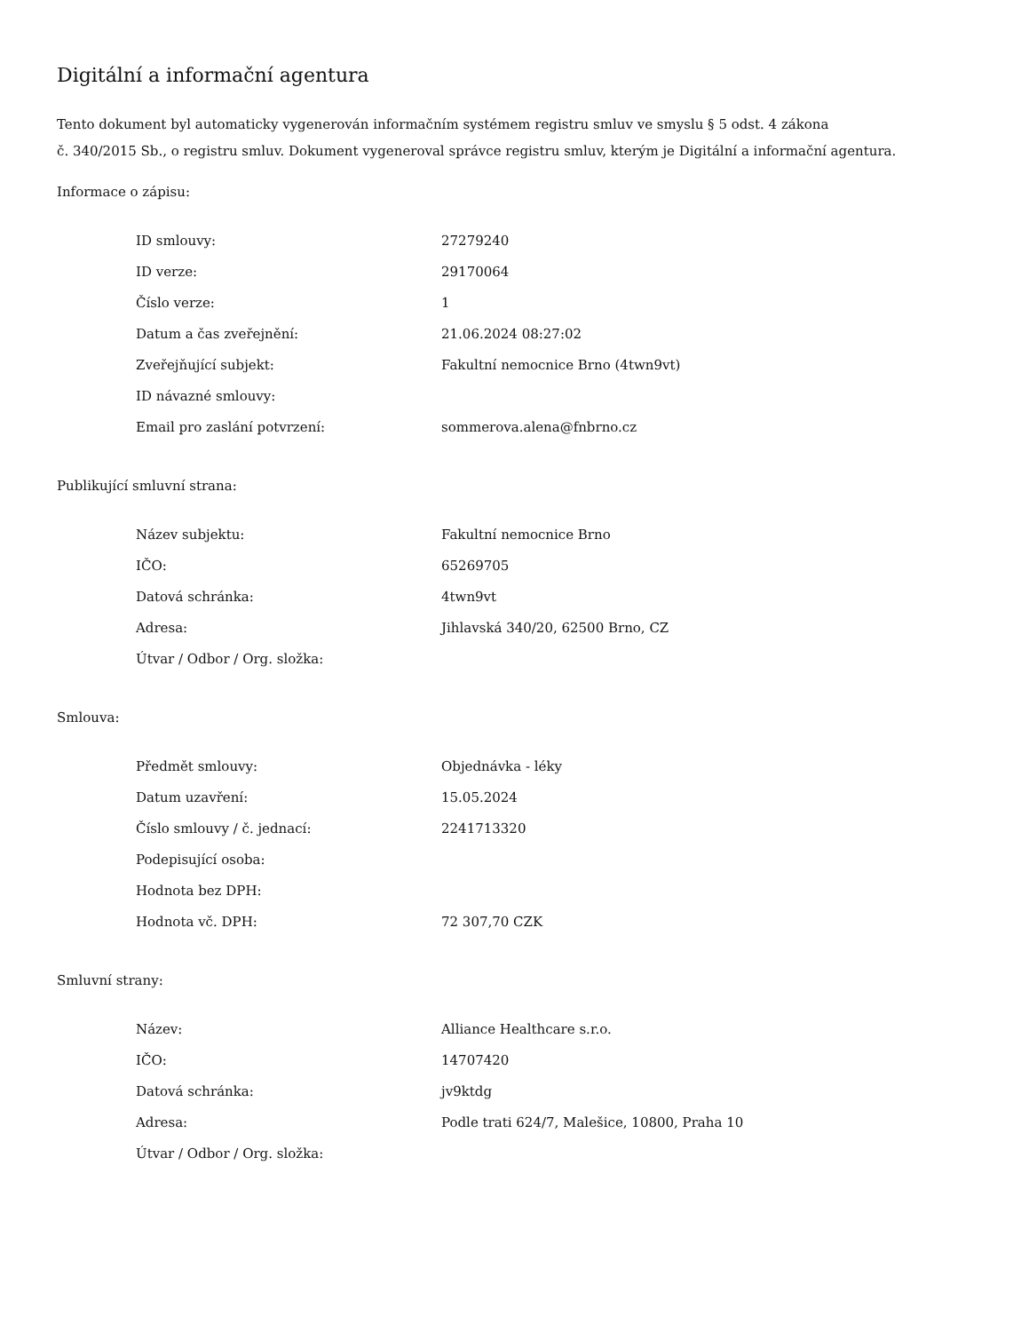Digitální a informační agentura
Tento dokument byl automaticky vygenerován informačním systémem registru smluv ve smyslu § 5 odst. 4 zákona
č. 340/2015 Sb., o registru smluv. Dokument vygeneroval správce registru smluv, kterým je Digitální a informační agentura.
Informace o zápisu:
| ID smlouvy: | 27279240 |
| ID verze: | 29170064 |
| Číslo verze: | 1 |
| Datum a čas zveřejnění: | 21.06.2024 08:27:02 |
| Zveřejňující subjekt: | Fakultní nemocnice Brno (4twn9vt) |
| ID návazné smlouvy: | |
| Email pro zaslání potvrzení: | sommerova.alena@fnbrno.cz |
Publikující smluvní strana:
| Název subjektu: | Fakultní nemocnice Brno |
| IČO: | 65269705 |
| Datová schránka: | 4twn9vt |
| Adresa: | Jihlavská 340/20, 62500 Brno, CZ |
| Útvar / Odbor / Org. složka: | |
Smlouva:
| Předmět smlouvy: | Objednávka - léky |
| Datum uzavření: | 15.05.2024 |
| Číslo smlouvy / č. jednací: | 2241713320 |
| Podepisující osoba: | |
| Hodnota bez DPH: | |
| Hodnota vč. DPH: | 72 307,70 CZK |
Smluvní strany:
| Název: | Alliance Healthcare s.r.o. |
| IČO: | 14707420 |
| Datová schránka: | jv9ktdg |
| Adresa: | Podle trati 624/7, Malešice, 10800, Praha 10 |
| Útvar / Odbor / Org. složka: | |